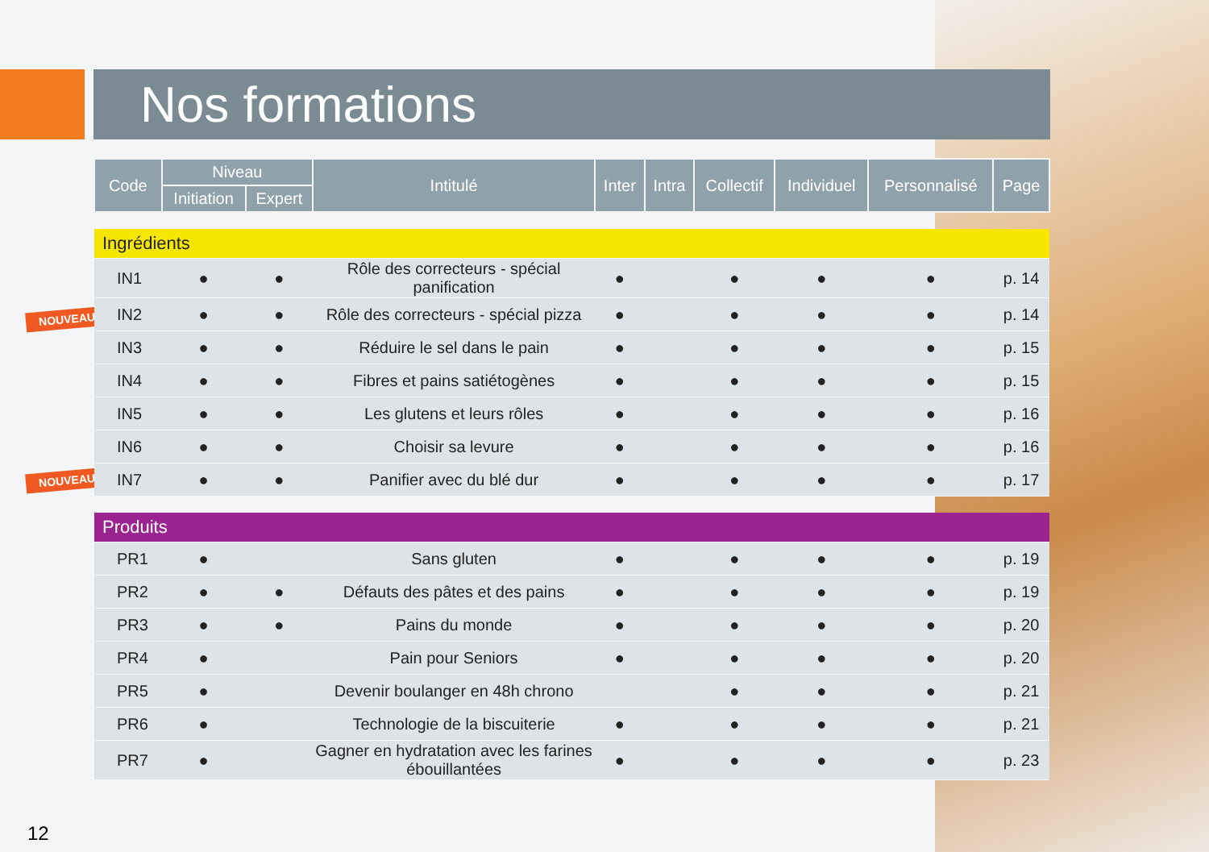Nos formations
NOUVEAU
NOUVEAU
| Code | Niveau | | Intitulé | Inter | Intra | Collectif | Individuel | Personnalisé | Page |
| --- | --- | --- | --- | --- | --- | --- | --- | --- | --- |
| | Initiation | Expert | | | | | | | |
| Ingrédients | | | | | | | | | |
| IN1 | ● | ● | Rôle des correcteurs - spécial panification | ● | | ● | ● | ● | p. 14 |
| IN2 | ● | ● | Rôle des correcteurs - spécial pizza | ● | | ● | ● | ● | p. 14 |
| IN3 | ● | ● | Réduire le sel dans le pain | ● | | ● | ● | ● | p. 15 |
| IN4 | ● | ● | Fibres et pains satiétogènes | ● | | ● | ● | ● | p. 15 |
| IN5 | ● | ● | Les glutens et leurs rôles | ● | | ● | ● | ● | p. 16 |
| IN6 | ● | ● | Choisir sa levure | ● | | ● | ● | ● | p. 16 |
| IN7 | ● | ● | Panifier avec du blé dur | ● | | ● | ● | ● | p. 17 |
| Produits | | | | | | | | | |
| PR1 | ● | | Sans gluten | ● | | ● | ● | ● | p. 19 |
| PR2 | ● | ● | Défauts des pâtes et des pains | ● | | ● | ● | ● | p. 19 |
| PR3 | ● | ● | Pains du monde | ● | | ● | ● | ● | p. 20 |
| PR4 | ● | | Pain pour Seniors | ● | | ● | ● | ● | p. 20 |
| PR5 | ● | | Devenir boulanger en 48h chrono | | | ● | ● | ● | p. 21 |
| PR6 | ● | | Technologie de la biscuiterie | ● | | ● | ● | ● | p. 21 |
| PR7 | ● | | Gagner en hydratation avec les farines ébouillantées | ● | | ● | ● | ● | p. 23 |
12